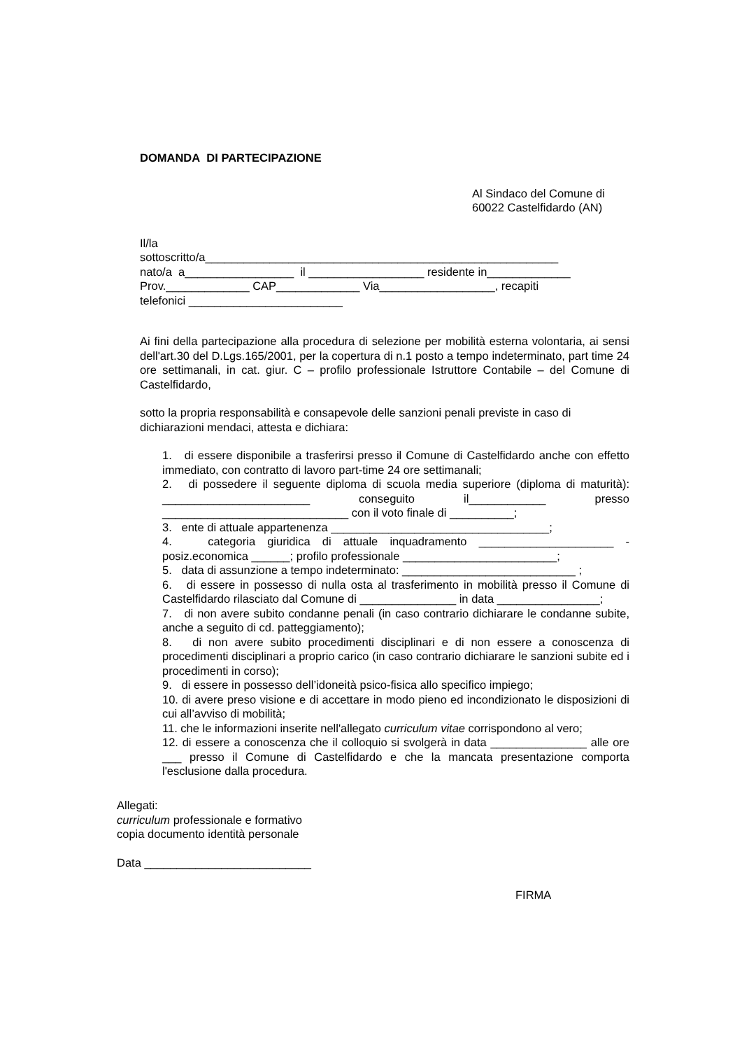DOMANDA DI PARTECIPAZIONE
Al Sindaco del Comune di
60022 Castelfidardo (AN)
Il/la
sottoscritto/a_______________________________________________________
nato/a a_________________ il __________________ residente in_____________
Prov._____________ CAP_____________ Via__________________, recapiti
telefonici ________________________
Ai fini della partecipazione alla procedura di selezione per mobilità esterna volontaria, ai sensi dell'art.30 del D.Lgs.165/2001, per la copertura di n.1 posto a tempo indeterminato, part time 24 ore settimanali, in cat. giur. C – profilo professionale Istruttore Contabile – del Comune di Castelfidardo,
sotto la propria responsabilità e consapevole delle sanzioni penali previste in caso di dichiarazioni mendaci, attesta e dichiara:
1. di essere disponibile a trasferirsi presso il Comune di Castelfidardo anche con effetto immediato, con contratto di lavoro part-time 24 ore settimanali;
2. di possedere il seguente diploma di scuola media superiore (diploma di maturità): _______________________ conseguito il____________ presso _____________________________ con il voto finale di __________;
3. ente di attuale appartenenza __________________________________;
4. categoria giuridica di attuale inquadramento _____________________ - posiz.economica ______; profilo professionale ________________________;
5. data di assunzione a tempo indeterminato: ___________________________ ;
6. di essere in possesso di nulla osta al trasferimento in mobilità presso il Comune di Castelfidardo rilasciato dal Comune di _______________ in data ________________;
7. di non avere subito condanne penali (in caso contrario dichiarare le condanne subite, anche a seguito di cd. patteggiamento);
8. di non avere subito procedimenti disciplinari e di non essere a conoscenza di procedimenti disciplinari a proprio carico (in caso contrario dichiarare le sanzioni subite ed i procedimenti in corso);
9. di essere in possesso dell’idoneità psico-fisica allo specifico impiego;
10. di avere preso visione e di accettare in modo pieno ed incondizionato le disposizioni di cui all’avviso di mobilità;
11. che le informazioni inserite nell'allegato curriculum vitae corrispondono al vero;
12. di essere a conoscenza che il colloquio si svolgerà in data _______________ alle ore ___ presso il Comune di Castelfidardo e che la mancata presentazione comporta l'esclusione dalla procedura.
Allegati:
curriculum professionale e formativo
copia documento identità personale
Data __________________________
FIRMA